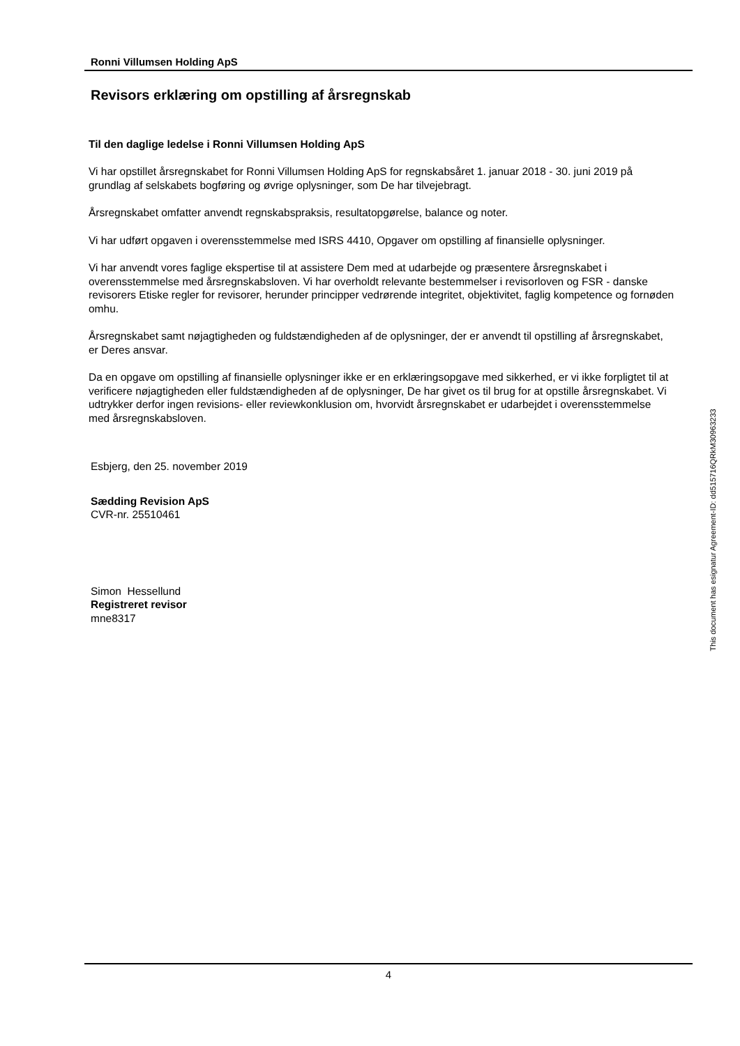Ronni Villumsen Holding ApS
Revisors erklæring om opstilling af årsregnskab
Til den daglige ledelse i Ronni Villumsen Holding ApS
Vi har opstillet årsregnskabet for Ronni Villumsen Holding ApS for regnskabsåret 1. januar 2018 - 30. juni 2019 på grundlag af selskabets bogføring og øvrige oplysninger, som De har tilvejebragt.
Årsregnskabet omfatter anvendt regnskabspraksis, resultatopgørelse, balance og noter.
Vi har udført opgaven i overensstemmelse med ISRS 4410, Opgaver om opstilling af finansielle oplysninger.
Vi har anvendt vores faglige ekspertise til at assistere Dem med at udarbejde og præsentere årsregnskabet i overensstemmelse med årsregnskabsloven. Vi har overholdt relevante bestemmelser i revisorloven og FSR - danske revisorers Etiske regler for revisorer, herunder principper vedrørende integritet, objektivitet, faglig kompetence og fornøden omhu.
Årsregnskabet samt nøjagtigheden og fuldstændigheden af de oplysninger, der er anvendt til opstilling af årsregnskabet, er Deres ansvar.
Da en opgave om opstilling af finansielle oplysninger ikke er en erklæringsopgave med sikkerhed, er vi ikke forpligtet til at verificere nøjagtigheden eller fuldstændigheden af de oplysninger, De har givet os til brug for at opstille årsregnskabet. Vi udtrykker derfor ingen revisions- eller reviewkonklusion om, hvorvidt årsregnskabet er udarbejdet i overensstemmelse med årsregnskabsloven.
Esbjerg, den 25. november 2019
Sædding Revision ApS
CVR-nr. 25510461
Simon Hessellund
Registreret revisor
mne8317
This document has esignatur Agreement-ID: dd515716QRkM30963233
4